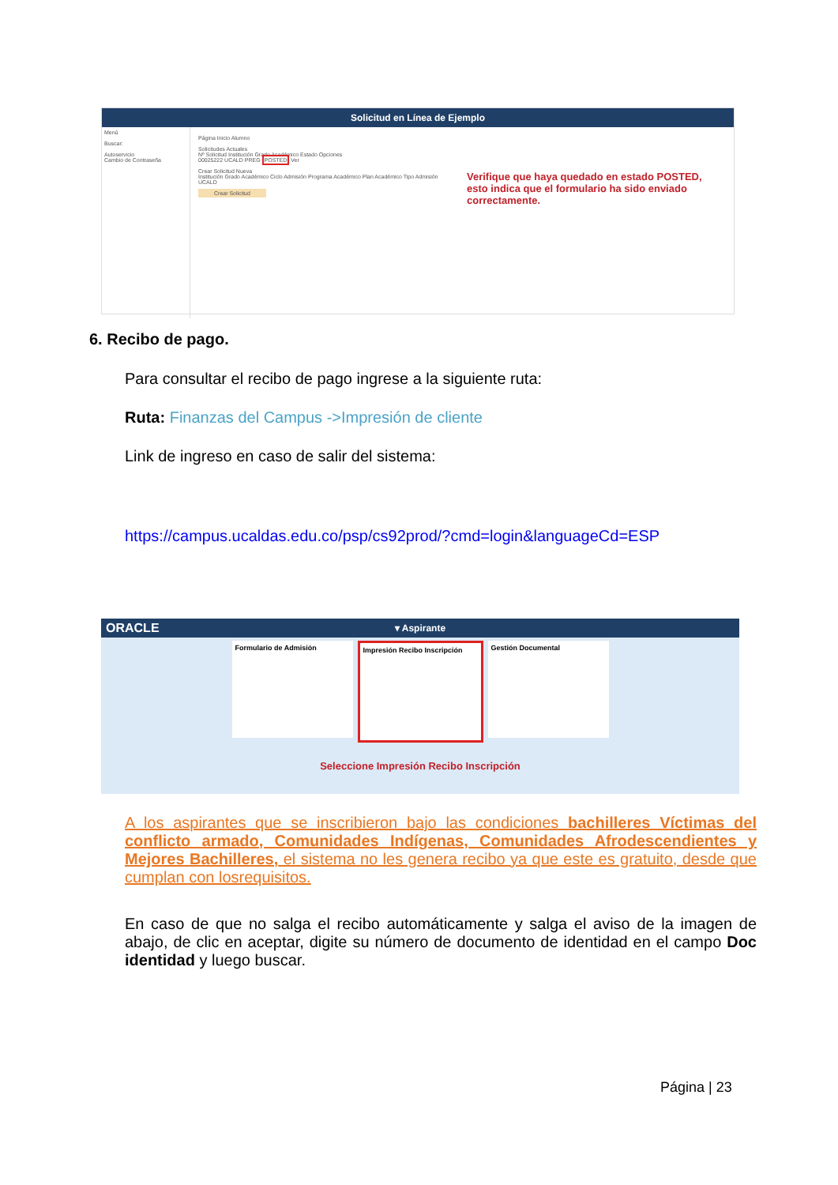Solicitud en Línea de Ejemplo
Menú
Buscar:
Autoservicio
Cambio de Contraseña
Página Inicio Alumno
Solicitudes Actuales
Nº Solicitud Institución Grado Académico Estado Opciones
00025222 UCALD PREG POSTED Ver
Crear Solicitud Nueva
Institución Grado Académico Ciclo Admisión Programa Académico Plan Académico Tipo Admisión
UCALD
Crear Solicitud
Verifique que haya quedado en estado POSTED, esto indica que el formulario ha sido enviado correctamente.
6. Recibo de pago.
Para consultar el recibo de pago ingrese a la siguiente ruta:
Ruta: Finanzas del Campus ->Impresión de cliente
Link de ingreso en caso de salir del sistema:
https://campus.ucaldas.edu.co/psp/cs92prod/?cmd=login&languageCd=ESP
ORACLE ▾ Aspirante
Formulario de Admisión Impresión Recibo Inscripción
Gestión Documental
Seleccione Impresión Recibo Inscripción
A los aspirantes que se inscribieron bajo las condiciones bachilleres Víctimas del conflicto armado, Comunidades Indígenas, Comunidades Afrodescendientes y Mejores Bachilleres, el sistema no les genera recibo ya que este es gratuito, desde que cumplan con losrequisitos.
En caso de que no salga el recibo automáticamente y salga el aviso de la imagen de abajo, de clic en aceptar, digite su número de documento de identidad en el campo Doc identidad y luego buscar.
Página | 23